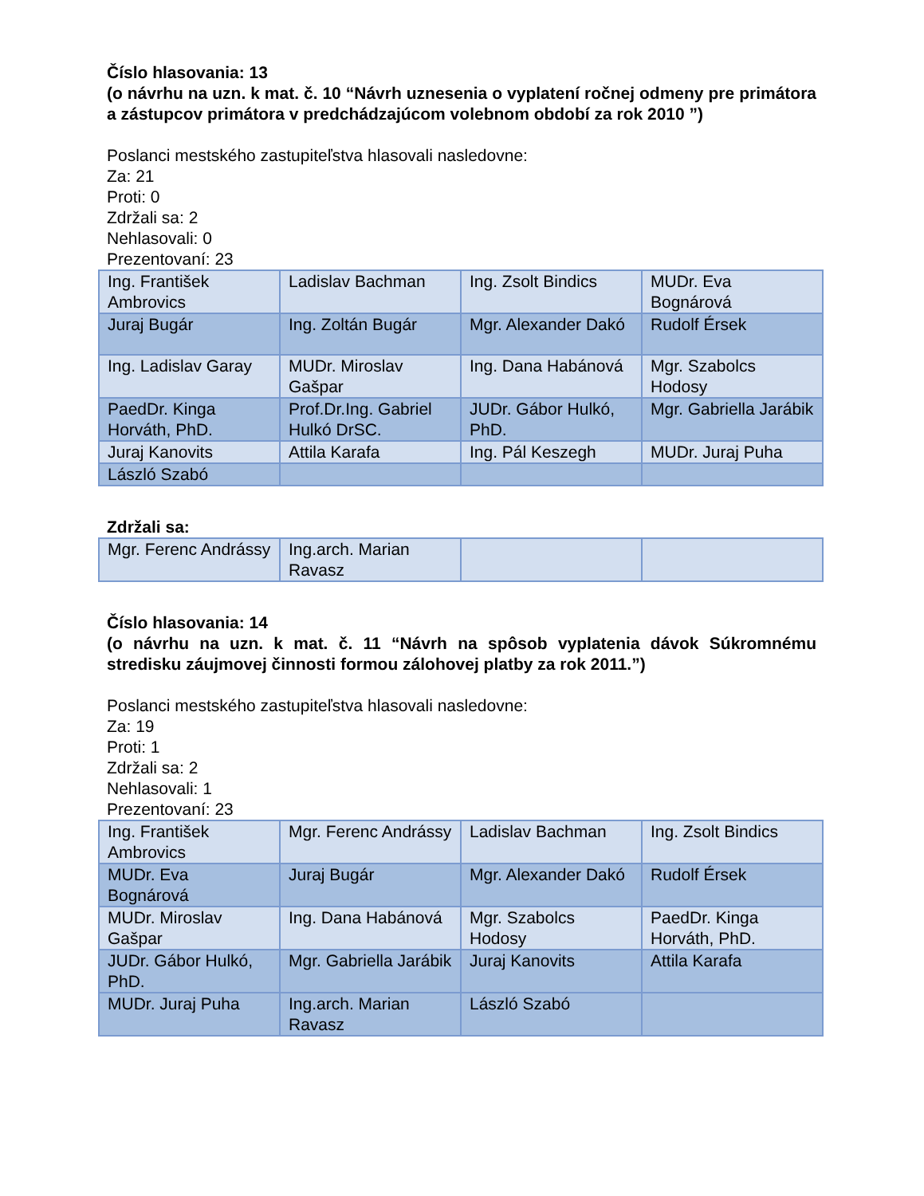Číslo hlasovania: 13
(o návrhu na uzn. k mat. č. 10 “Návrh uznesenia o vyplatení ročnej odmeny pre primátora a zástupcov primátora v predchádzajúcom volebnom období za rok 2010 ”)
Poslanci mestského zastupiteľstva hlasovali nasledovne:
Za: 21
Proti: 0
Zdržali sa: 2
Nehlasovali: 0
Prezentovaní: 23
| Ing. František Ambrovics | Ladislav Bachman | Ing. Zsolt Bindics | MUDr. Eva Bognárová |
| Juraj Bugár | Ing. Zoltán Bugár | Mgr. Alexander Dakó | Rudolf Érsek |
| Ing. Ladislav Garay | MUDr. Miroslav Gašpar | Ing. Dana Habánová | Mgr. Szabolcs Hodosy |
| PaedDr. Kinga Horváth, PhD. | Prof.Dr.Ing. Gabriel Hulkó DrSC. | JUDr. Gábor Hulkó, PhD. | Mgr. Gabriella Jarábik |
| Juraj Kanovits | Attila Karafa | Ing. Pál Keszegh | MUDr. Juraj Puha |
| László Szabó | | | |
Zdržali sa:
| Mgr. Ferenc Andrássy | Ing.arch. Marian Ravasz | | |
Číslo hlasovania: 14
(o návrhu na uzn. k mat. č. 11 “Návrh na spôsob vyplatenia dávok Súkromnému stredisku záujmovej činnosti formou zálohovej platby za rok 2011.”)
Poslanci mestského zastupiteľstva hlasovali nasledovne:
Za: 19
Proti: 1
Zdržali sa: 2
Nehlasovali: 1
Prezentovaní: 23
| Ing. František Ambrovics | Mgr. Ferenc Andrássy | Ladislav Bachman | Ing. Zsolt Bindics |
| MUDr. Eva Bognárová | Juraj Bugár | Mgr. Alexander Dakó | Rudolf Érsek |
| MUDr. Miroslav Gašpar | Ing. Dana Habánová | Mgr. Szabolcs Hodosy | PaedDr. Kinga Horváth, PhD. |
| JUDr. Gábor Hulkó, PhD. | Mgr. Gabriella Jarábik | Juraj Kanovits | Attila Karafa |
| MUDr. Juraj Puha | Ing.arch. Marian Ravasz | László Szabó | |